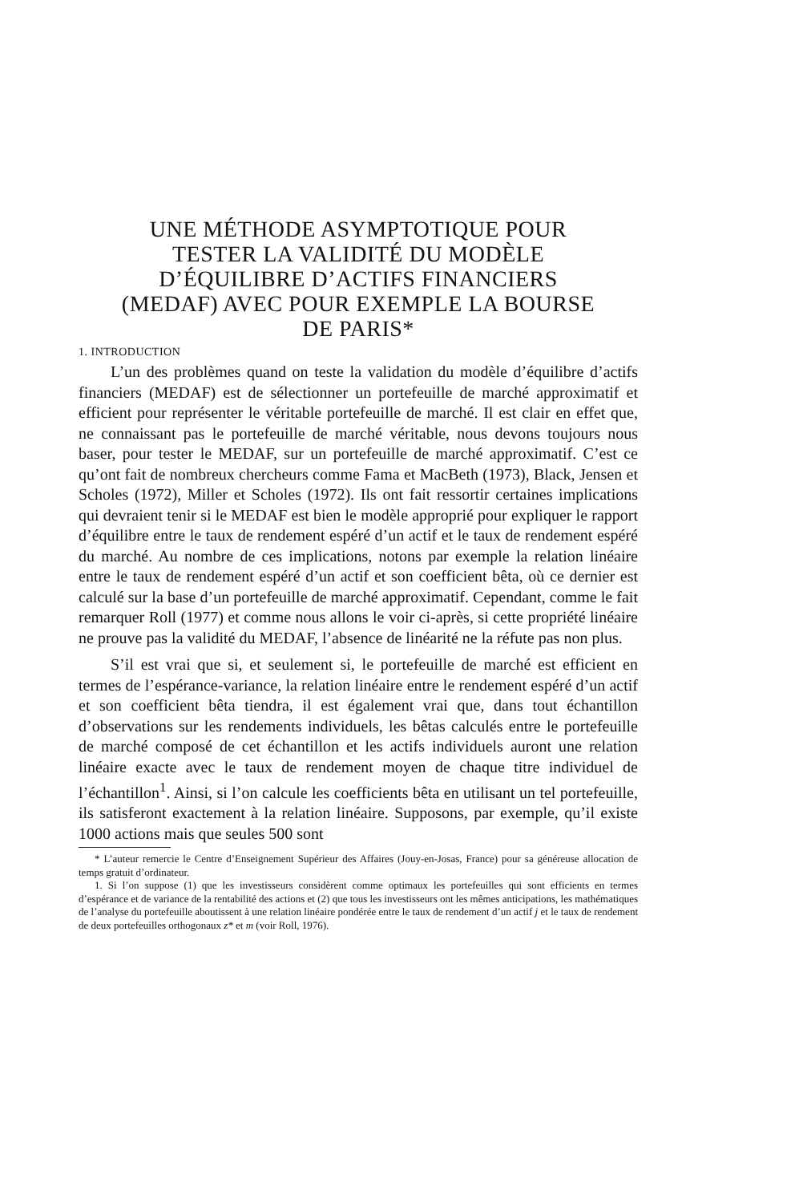UNE MÉTHODE ASYMPTOTIQUE POUR
TESTER LA VALIDITÉ DU MODÈLE
D’ÉQUILIBRE D’ACTIFS FINANCIERS
(MEDAF) AVEC POUR EXEMPLE LA BOURSE
DE PARIS*
1. INTRODUCTION
L’un des problèmes quand on teste la validation du modèle d’équilibre d’actifs financiers (MEDAF) est de sélectionner un portefeuille de marché approximatif et efficient pour représenter le véritable portefeuille de marché. Il est clair en effet que, ne connaissant pas le portefeuille de marché véritable, nous devons toujours nous baser, pour tester le MEDAF, sur un portefeuille de marché approximatif. C’est ce qu’ont fait de nombreux chercheurs comme Fama et MacBeth (1973), Black, Jensen et Scholes (1972), Miller et Scholes (1972). Ils ont fait ressortir certaines implications qui devraient tenir si le MEDAF est bien le modèle approprié pour expliquer le rapport d’équilibre entre le taux de rendement espéré d’un actif et le taux de rendement espéré du marché. Au nombre de ces implications, notons par exemple la relation linéaire entre le taux de rendement espéré d’un actif et son coefficient bêta, où ce dernier est calculé sur la base d’un portefeuille de marché approximatif. Cependant, comme le fait remarquer Roll (1977) et comme nous allons le voir ci-après, si cette propriété linéaire ne prouve pas la validité du MEDAF, l’absence de linéarité ne la réfute pas non plus.
S’il est vrai que si, et seulement si, le portefeuille de marché est efficient en termes de l’espérance-variance, la relation linéaire entre le rendement espéré d’un actif et son coefficient bêta tiendra, il est également vrai que, dans tout échantillon d’observations sur les rendements individuels, les bêtas calculés entre le portefeuille de marché composé de cet échantillon et les actifs individuels auront une relation linéaire exacte avec le taux de rendement moyen de chaque titre individuel de l’échantillon<sup>1</sup>. Ainsi, si l’on calcule les coefficients bêta en utilisant un tel portefeuille, ils satisferont exactement à la relation linéaire. Supposons, par exemple, qu’il existe 1000 actions mais que seules 500 sont
* L’auteur remercie le Centre d’Enseignement Supérieur des Affaires (Jouy-en-Josas, France) pour sa généreuse allocation de temps gratuit d’ordinateur.
1. Si l’on suppose (1) que les investisseurs considèrent comme optimaux les portefeuilles qui sont efficients en termes d’espérance et de variance de la rentabilité des actions et (2) que tous les investisseurs ont les mêmes anticipations, les mathématiques de l’analyse du portefeuille aboutissent à une relation linéaire pondérée entre le taux de rendement d’un actif j et le taux de rendement de deux portefeuilles orthogonaux z* et m (voir Roll, 1976).